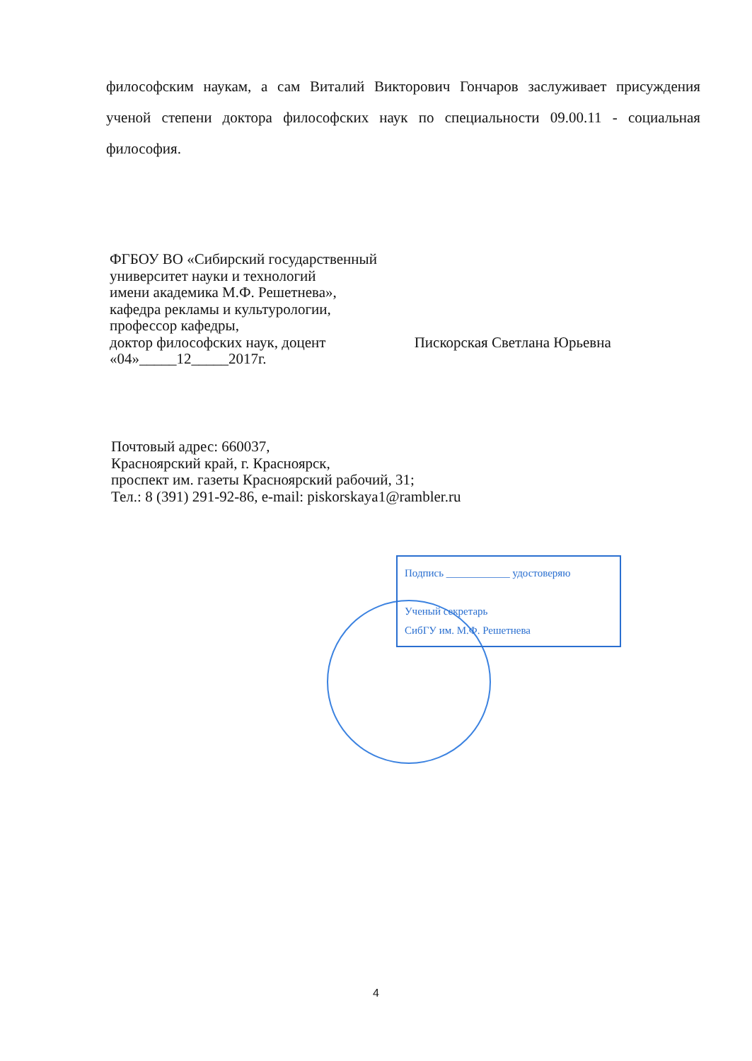философским наукам, а сам Виталий Викторович Гончаров заслуживает присуждения ученой степени доктора философских наук по специальности 09.00.11 - социальная философия.
ФГБОУ ВО «Сибирский государственный
университет науки и технологий
имени академика М.Ф. Решетнева»,
кафедра рекламы и культурологии,
профессор кафедры,
доктор философских наук, доцент Пискорская Светлана Юрьевна
«04»_____12_____2017г.
Почтовый адрес: 660037,
Красноярский край, г. Красноярск,
проспект им. газеты Красноярский рабочий, 31;
Тел.: 8 (391) 291-92-86, e-mail: piskorskaya1@rambler.ru
Подпись ____________ удостоверяю
Ученый секретарь
СибГУ им. М.Ф. Решетнева
4